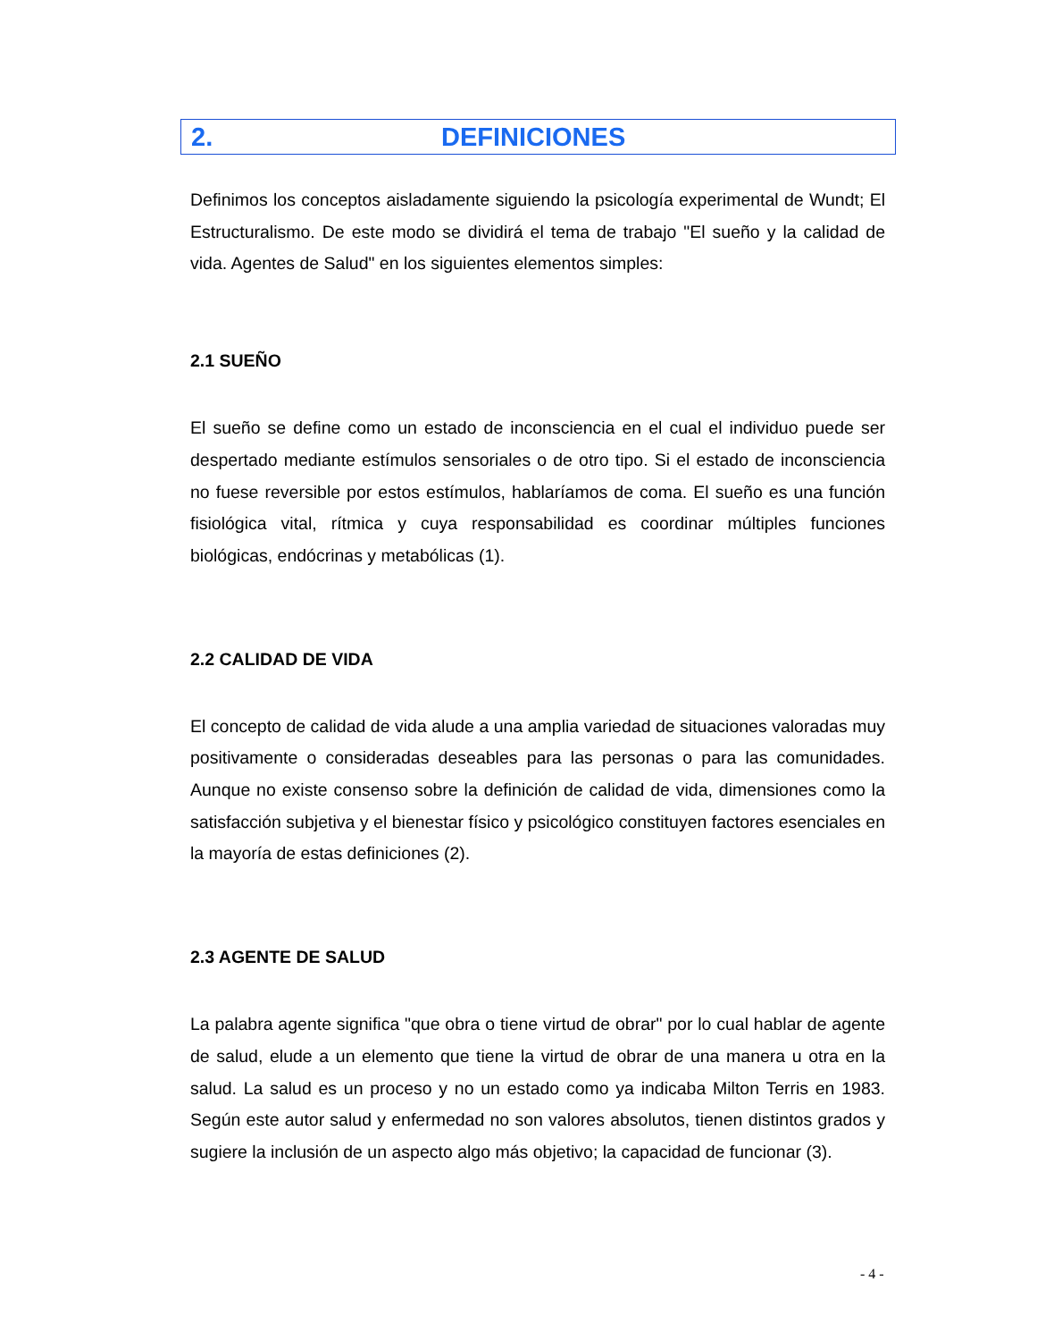2. DEFINICIONES
Definimos los conceptos aisladamente siguiendo la psicología experimental de Wundt; El Estructuralismo. De este modo se dividirá el tema de trabajo "El sueño y la calidad de vida. Agentes de Salud" en los siguientes elementos simples:
2.1 SUEÑO
El sueño se define como un estado de inconsciencia en el cual el individuo puede ser despertado mediante estímulos sensoriales o de otro tipo. Si el estado de inconsciencia no fuese reversible por estos estímulos, hablaríamos de coma. El sueño es una función fisiológica vital, rítmica y cuya responsabilidad es coordinar múltiples funciones biológicas, endócrinas y metabólicas (1).
2.2 CALIDAD DE VIDA
El concepto de calidad de vida alude a una amplia variedad de situaciones valoradas muy positivamente o consideradas deseables para las personas o para las comunidades. Aunque no existe consenso sobre la definición de calidad de vida, dimensiones como la satisfacción subjetiva y el bienestar físico y psicológico constituyen factores esenciales en la mayoría de estas definiciones (2).
2.3 AGENTE DE SALUD
La palabra agente significa "que obra o tiene virtud de obrar" por lo cual hablar de agente de salud, elude a un elemento que tiene la virtud de obrar de una manera u otra en la salud. La salud es un proceso y no un estado como ya indicaba Milton Terris en 1983. Según este autor salud y enfermedad no son valores absolutos, tienen distintos grados y sugiere la inclusión de un aspecto algo más objetivo; la capacidad de funcionar (3).
- 4 -